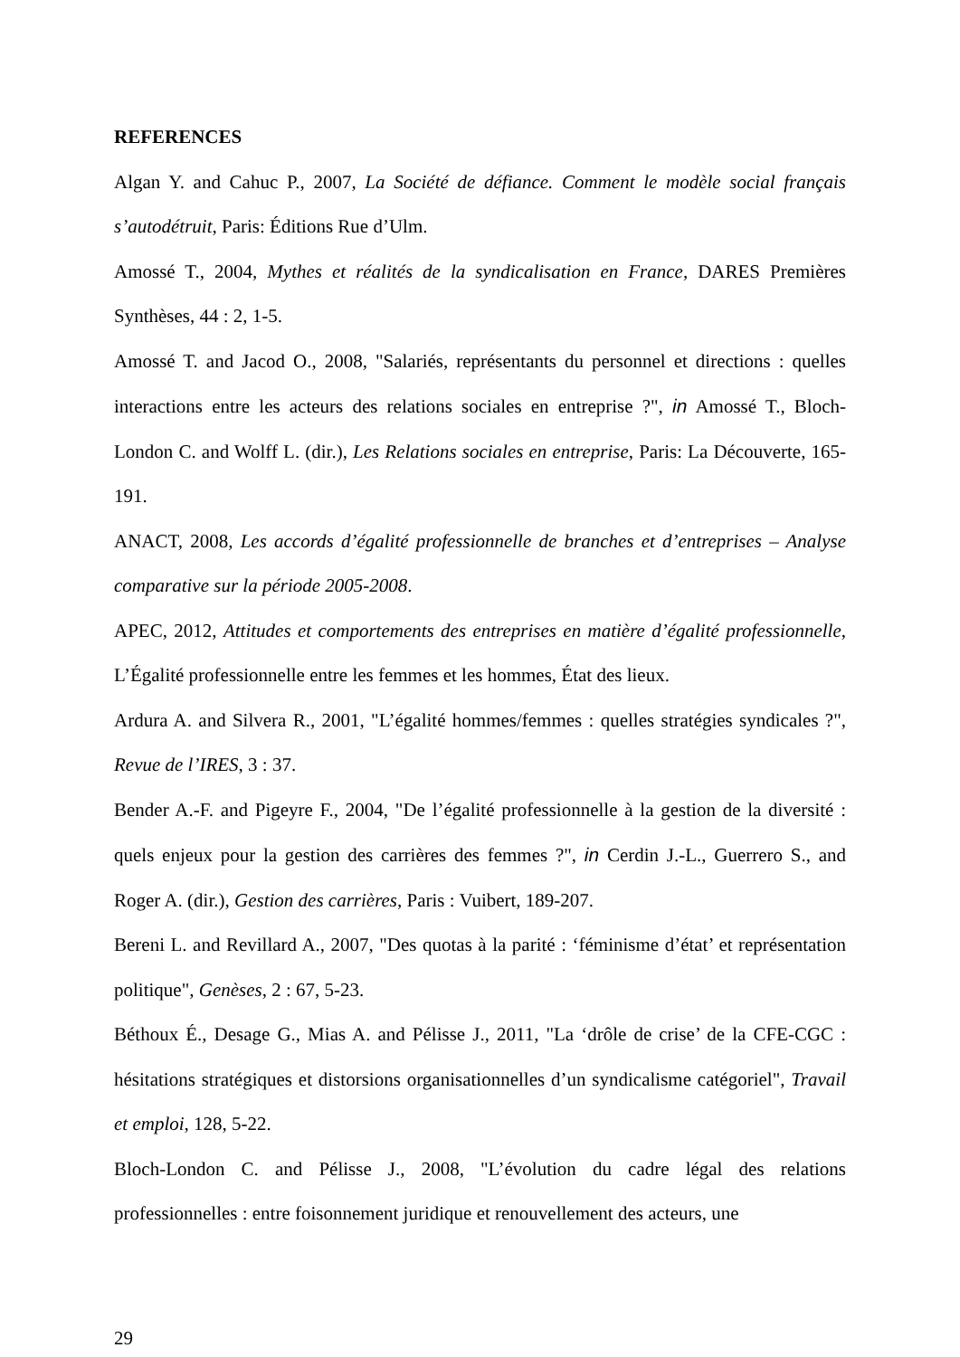REFERENCES
Algan Y. and Cahuc P., 2007, La Société de défiance. Comment le modèle social français s’autodétruit, Paris: Éditions Rue d’Ulm.
Amossé T., 2004, Mythes et réalités de la syndicalisation en France, DARES Premières Synthèses, 44 : 2, 1-5.
Amossé T. and Jacod O., 2008, "Salariés, représentants du personnel et directions : quelles interactions entre les acteurs des relations sociales en entreprise ?", in Amossé T., Bloch-London C. and Wolff L. (dir.), Les Relations sociales en entreprise, Paris: La Découverte, 165-191.
ANACT, 2008, Les accords d’égalité professionnelle de branches et d’entreprises – Analyse comparative sur la période 2005-2008.
APEC, 2012, Attitudes et comportements des entreprises en matière d’égalité professionnelle, L’Égalité professionnelle entre les femmes et les hommes, État des lieux.
Ardura A. and Silvera R., 2001, "L’égalité hommes/femmes : quelles stratégies syndicales ?", Revue de l’IRES, 3 : 37.
Bender A.-F. and Pigeyre F., 2004, "De l’égalité professionnelle à la gestion de la diversité : quels enjeux pour la gestion des carrières des femmes ?", in Cerdin J.-L., Guerrero S., and Roger A. (dir.), Gestion des carrières, Paris : Vuibert, 189-207.
Bereni L. and Revillard A., 2007, "Des quotas à la parité : ‘féminisme d’état’ et représentation politique", Genèses, 2 : 67, 5-23.
Béthoux É., Desage G., Mias A. and Pélisse J., 2011, "La ‘drôle de crise’ de la CFE-CGC : hésitations stratégiques et distorsions organisationnelles d’un syndicalisme catégoriel", Travail et emploi, 128, 5-22.
Bloch-London C. and Pélisse J., 2008, "L’évolution du cadre légal des relations professionnelles : entre foisonnement juridique et renouvellement des acteurs, une
29